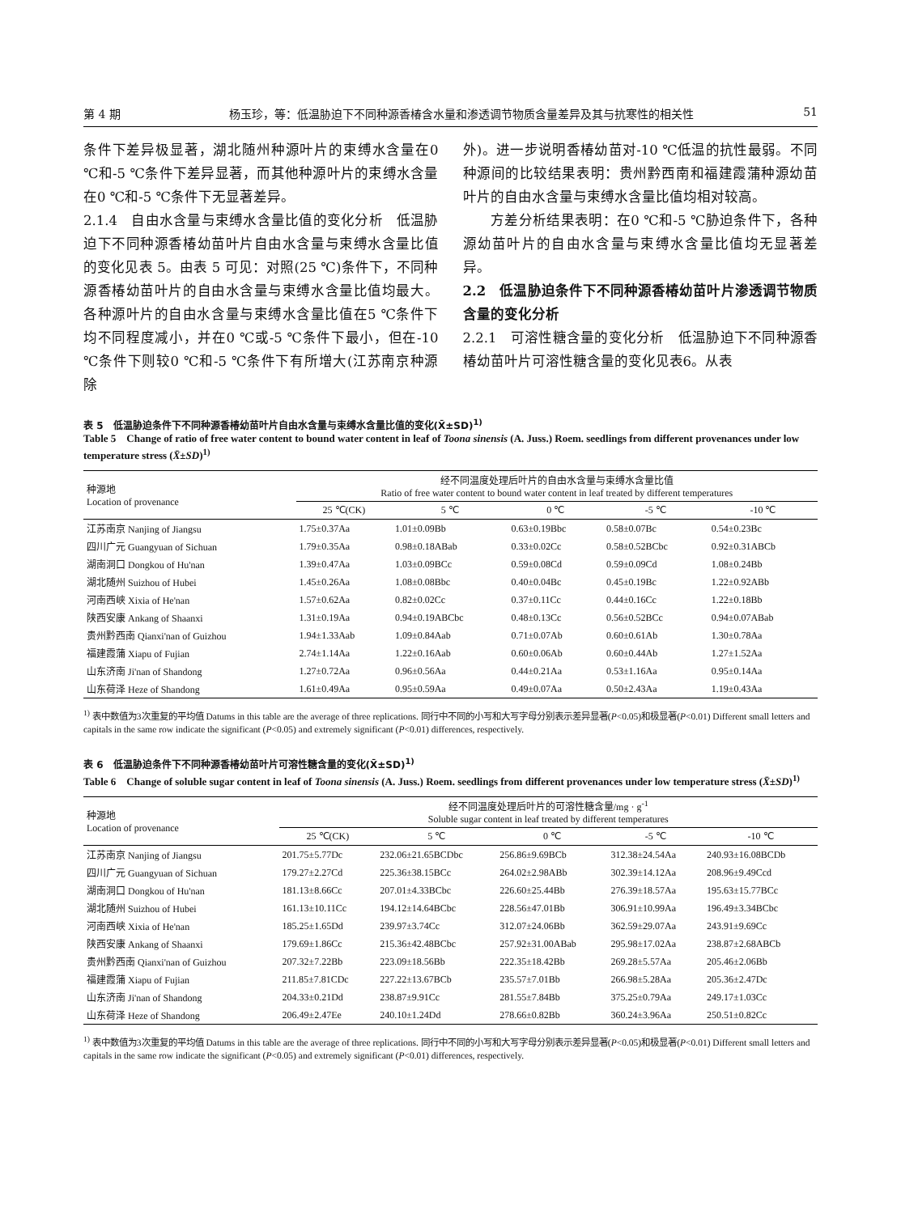第 4 期 杨玉珍，等：低温胁迫下不同种源香椿含水量和渗透调节物质含量差异及其与抗寒性的相关性 51
条件下差异极显著，湖北随州种源叶片的束缚水含量在0 ℃和-5 ℃条件下差异显著，而其他种源叶片的束缚水含量在0 ℃和-5 ℃条件下无显著差异。
2.1.4　自由水含量与束缚水含量比值的变化分析　低温胁迫下不同种源香椿幼苗叶片自由水含量与束缚水含量比值的变化见表 5。由表 5 可见：对照(25 ℃)条件下，不同种源香椿幼苗叶片的自由水含量与束缚水含量比值均最大。各种源叶片的自由水含量与束缚水含量比值在5 ℃条件下均不同程度减小，并在0 ℃或-5 ℃条件下最小，但在-10 ℃条件下则较0 ℃和-5 ℃条件下有所增大(江苏南京种源除
外)。进一步说明香椿幼苗对-10 ℃低温的抗性最弱。不同种源间的比较结果表明：贵州黔西南和福建霞蒲种源幼苗叶片的自由水含量与束缚水含量比值均相对较高。
　　方差分析结果表明：在0 ℃和-5 ℃胁迫条件下，各种源幼苗叶片的自由水含量与束缚水含量比值均无显著差异。
2.2　低温胁迫条件下不同种源香椿幼苗叶片渗透调节物质含量的变化分析
2.2.1　可溶性糖含量的变化分析　低温胁迫下不同种源香椿幼苗叶片可溶性糖含量的变化见表6。从表
表 5　低温胁迫条件下不同种源香椿幼苗叶片自由水含量与束缚水含量比值的变化(X̄±SD)<sup>1)</sup>
Table 5　Change of ratio of free water content to bound water content in leaf of Toona sinensis (A. Juss.) Roem. seedlings from different provenances under low temperature stress (X̄±SD)<sup>1)</sup>
| 种源地 Location of provenance | 经不同温度处理后叶片的自由水含量与束缚水含量比值 Ratio of free water content to bound water content in leaf treated by different temperatures | | | | |
| --- | --- | --- | --- | --- | --- |
| | 25 ℃(CK) | 5 ℃ | 0 ℃ | -5 ℃ | -10 ℃ |
| 江苏南京 Nanjing of Jiangsu | 1.75±0.37Aa | 1.01±0.09Bb | 0.63±0.19Bbc | 0.58±0.07Bc | 0.54±0.23Bc |
| 四川广元 Guangyuan of Sichuan | 1.79±0.35Aa | 0.98±0.18ABab | 0.33±0.02Cc | 0.58±0.52BCbc | 0.92±0.31ABCb |
| 湖南洞口 Dongkou of Hu'nan | 1.39±0.47Aa | 1.03±0.09BCc | 0.59±0.08Cd | 0.59±0.09Cd | 1.08±0.24Bb |
| 湖北随州 Suizhou of Hubei | 1.45±0.26Aa | 1.08±0.08Bbc | 0.40±0.04Bc | 0.45±0.19Bc | 1.22±0.92ABb |
| 河南西峡 Xixia of He'nan | 1.57±0.62Aa | 0.82±0.02Cc | 0.37±0.11Cc | 0.44±0.16Cc | 1.22±0.18Bb |
| 陕西安康 Ankang of Shaanxi | 1.31±0.19Aa | 0.94±0.19ABCbc | 0.48±0.13Cc | 0.56±0.52BCc | 0.94±0.07ABab |
| 贵州黔西南 Qianxi'nan of Guizhou | 1.94±1.33Aab | 1.09±0.84Aab | 0.71±0.07Ab | 0.60±0.61Ab | 1.30±0.78Aa |
| 福建霞蒲 Xiapu of Fujian | 2.74±1.14Aa | 1.22±0.16Aab | 0.60±0.06Ab | 0.60±0.44Ab | 1.27±1.52Aa |
| 山东济南 Ji'nan of Shandong | 1.27±0.72Aa | 0.96±0.56Aa | 0.44±0.21Aa | 0.53±1.16Aa | 0.95±0.14Aa |
| 山东荷泽 Heze of Shandong | 1.61±0.49Aa | 0.95±0.59Aa | 0.49±0.07Aa | 0.50±2.43Aa | 1.19±0.43Aa |
<sup>1)</sup> 表中数值为3次重复的平均值 Datums in this table are the average of three replications. 同行中不同的小写和大写字母分别表示差异显著(P<0.05)和极显著(P<0.01) Different small letters and capitals in the same row indicate the significant (P<0.05) and extremely significant (P<0.01) differences, respectively.
表 6　低温胁迫条件下不同种源香椿幼苗叶片可溶性糖含量的变化(X̄±SD)<sup>1)</sup>
Table 6　Change of soluble sugar content in leaf of Toona sinensis (A. Juss.) Roem. seedlings from different provenances under low temperature stress (X̄±SD)<sup>1)</sup>
| 种源地 Location of provenance | 经不同温度处理后叶片的可溶性糖含量/mg · g<sup>-1</sup> Soluble sugar content in leaf treated by different temperatures | | | | |
| --- | --- | --- | --- | --- | --- |
| | 25 ℃(CK) | 5 ℃ | 0 ℃ | -5 ℃ | -10 ℃ |
| 江苏南京 Nanjing of Jiangsu | 201.75±5.77Dc | 232.06±21.65BCDbc | 256.86±9.69BCb | 312.38±24.54Aa | 240.93±16.08BCDb |
| 四川广元 Guangyuan of Sichuan | 179.27±2.27Cd | 225.36±38.15BCc | 264.02±2.98ABb | 302.39±14.12Aa | 208.96±9.49Ccd |
| 湖南洞口 Dongkou of Hu'nan | 181.13±8.66Cc | 207.01±4.33BCbc | 226.60±25.44Bb | 276.39±18.57Aa | 195.63±15.77BCc |
| 湖北随州 Suizhou of Hubei | 161.13±10.11Cc | 194.12±14.64BCbc | 228.56±47.01Bb | 306.91±10.99Aa | 196.49±3.34BCbc |
| 河南西峡 Xixia of He'nan | 185.25±1.65Dd | 239.97±3.74Cc | 312.07±24.06Bb | 362.59±29.07Aa | 243.91±9.69Cc |
| 陕西安康 Ankang of Shaanxi | 179.69±1.86Cc | 215.36±42.48BCbc | 257.92±31.00ABab | 295.98±17.02Aa | 238.87±2.68ABCb |
| 贵州黔西南 Qianxi'nan of Guizhou | 207.32±7.22Bb | 223.09±18.56Bb | 222.35±18.42Bb | 269.28±5.57Aa | 205.46±2.06Bb |
| 福建霞蒲 Xiapu of Fujian | 211.85±7.81CDc | 227.22±13.67BCb | 235.57±7.01Bb | 266.98±5.28Aa | 205.36±2.47Dc |
| 山东济南 Ji'nan of Shandong | 204.33±0.21Dd | 238.87±9.91Cc | 281.55±7.84Bb | 375.25±0.79Aa | 249.17±1.03Cc |
| 山东荷泽 Heze of Shandong | 206.49±2.47Ee | 240.10±1.24Dd | 278.66±0.82Bb | 360.24±3.96Aa | 250.51±0.82Cc |
<sup>1)</sup> 表中数值为3次重复的平均值 Datums in this table are the average of three replications. 同行中不同的小写和大写字母分别表示差异显著(P<0.05)和极显著(P<0.01) Different small letters and capitals in the same row indicate the significant (P<0.05) and extremely significant (P<0.01) differences, respectively.